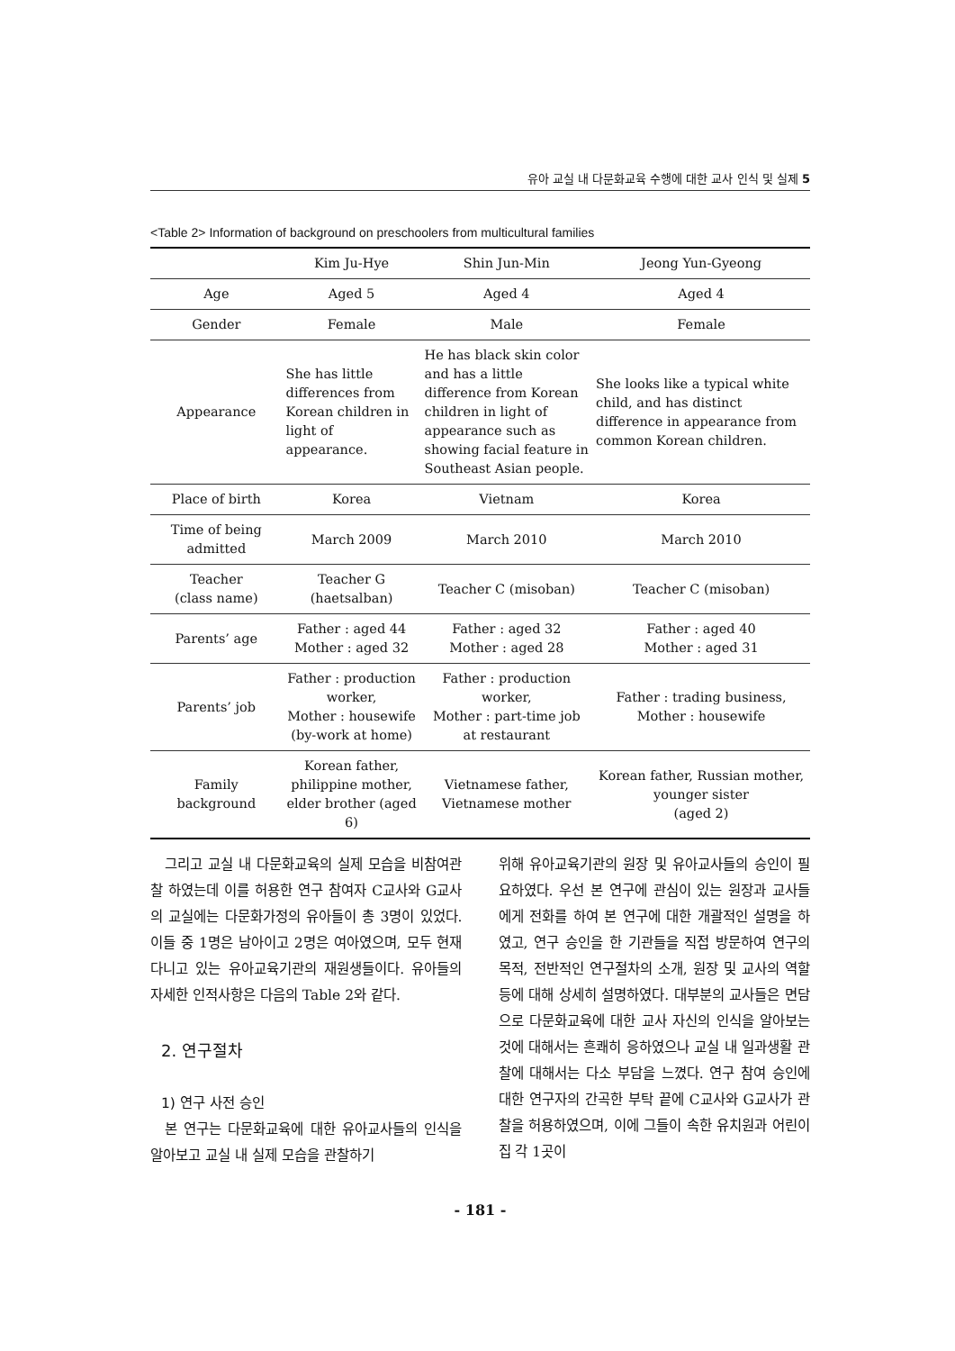유아 교실 내 다문화교육 수행에 대한 교사 인식 및 실제 5
<Table 2> Information of background on preschoolers from multicultural families
| | Kim Ju-Hye | Shin Jun-Min | Jeong Yun-Gyeong |
| --- | --- | --- | --- |
| Age | Aged 5 | Aged 4 | Aged 4 |
| Gender | Female | Male | Female |
| Appearance | She has little differences from Korean children in light of appearance. | He has black skin color and has a little difference from Korean children in light of appearance such as showing facial feature in Southeast Asian people. | She looks like a typical white child, and has distinct difference in appearance from common Korean children. |
| Place of birth | Korea | Vietnam | Korea |
| Time of being admitted | March 2009 | March 2010 | March 2010 |
| Teacher (class name) | Teacher G (haetsalban) | Teacher C (misoban) | Teacher C (misoban) |
| Parents’ age | Father : aged 44 Mother : aged 32 | Father : aged 32 Mother : aged 28 | Father : aged 40 Mother : aged 31 |
| Parents’ job | Father : production worker, Mother : housewife (by-work at home) | Father : production worker, Mother : part-time job at restaurant | Father : trading business, Mother : housewife |
| Family background | Korean father, philippine mother, elder brother (aged 6) | Vietnamese father, Vietnamese mother | Korean father, Russian mother, younger sister (aged 2) |
그리고 교실 내 다문화교육의 실제 모습을 비참여관찰 하였는데 이를 허용한 연구 참여자 C교사와 G교사의 교실에는 다문화가정의 유아들이 총 3명이 있었다. 이들 중 1명은 남아이고 2명은 여아였으며, 모두 현재 다니고 있는 유아교육기관의 재원생들이다. 유아들의 자세한 인적사항은 다음의 Table 2와 같다.
2. 연구절차
1) 연구 사전 승인
본 연구는 다문화교육에 대한 유아교사들의 인식을 알아보고 교실 내 실제 모습을 관찰하기
위해 유아교육기관의 원장 및 유아교사들의 승인이 필요하였다. 우선 본 연구에 관심이 있는 원장과 교사들에게 전화를 하여 본 연구에 대한 개괄적인 설명을 하였고, 연구 승인을 한 기관들을 직접 방문하여 연구의 목적, 전반적인 연구절차의 소개, 원장 및 교사의 역할 등에 대해 상세히 설명하였다. 대부분의 교사들은 면담으로 다문화교육에 대한 교사 자신의 인식을 알아보는 것에 대해서는 흔쾌히 응하였으나 교실 내 일과생활 관찰에 대해서는 다소 부담을 느꼈다. 연구 참여 승인에 대한 연구자의 간곡한 부탁 끝에 C교사와 G교사가 관찰을 허용하였으며, 이에 그들이 속한 유치원과 어린이집 각 1곳이
- 181 -